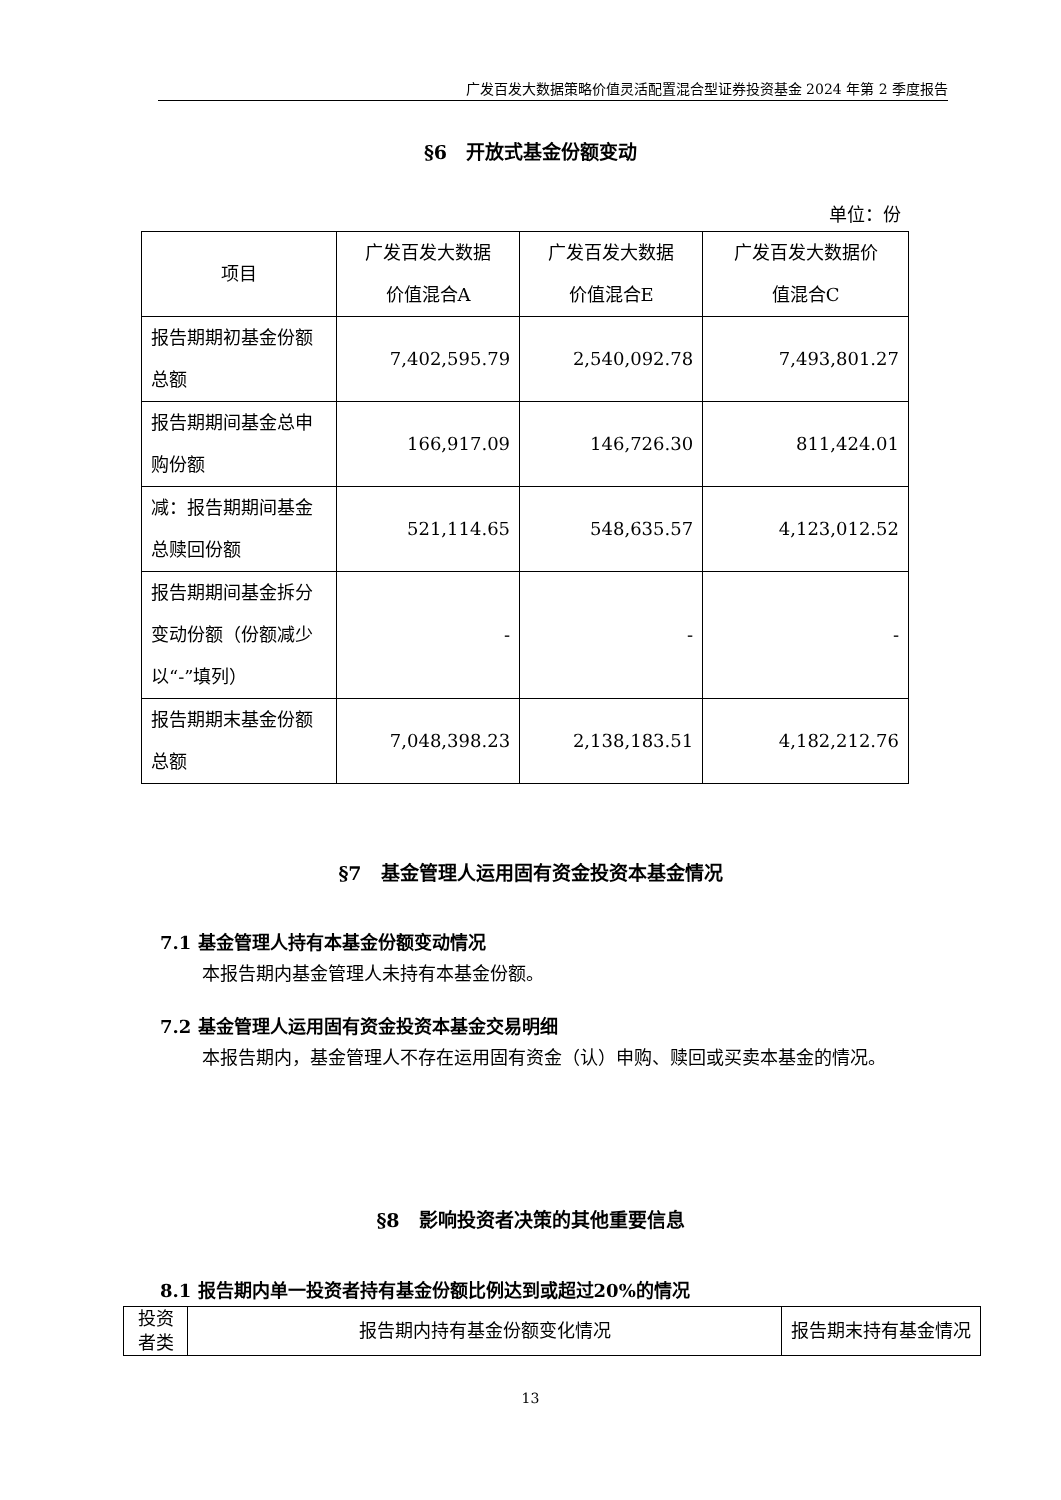广发百发大数据策略价值灵活配置混合型证券投资基金 2024 年第 2 季度报告
§6　开放式基金份额变动
单位：份
| 项目 | 广发百发大数据 价值混合A | 广发百发大数据 价值混合E | 广发百发大数据价 值混合C |
| 报告期期初基金份额总额 | 7,402,595.79 | 2,540,092.78 | 7,493,801.27 |
| 报告期期间基金总申购份额 | 166,917.09 | 146,726.30 | 811,424.01 |
| 减：报告期期间基金总赎回份额 | 521,114.65 | 548,635.57 | 4,123,012.52 |
| 报告期期间基金拆分变动份额（份额减少以“-”填列） | - | - | - |
| 报告期期末基金份额总额 | 7,048,398.23 | 2,138,183.51 | 4,182,212.76 |
§7　基金管理人运用固有资金投资本基金情况
7.1 基金管理人持有本基金份额变动情况
本报告期内基金管理人未持有本基金份额。
7.2 基金管理人运用固有资金投资本基金交易明细
本报告期内，基金管理人不存在运用固有资金（认）申购、赎回或买卖本基金的情况。
§8　影响投资者决策的其他重要信息
8.1 报告期内单一投资者持有基金份额比例达到或超过20%的情况
| 投资者类 | 报告期内持有基金份额变化情况 | 报告期末持有基金情况 |
13